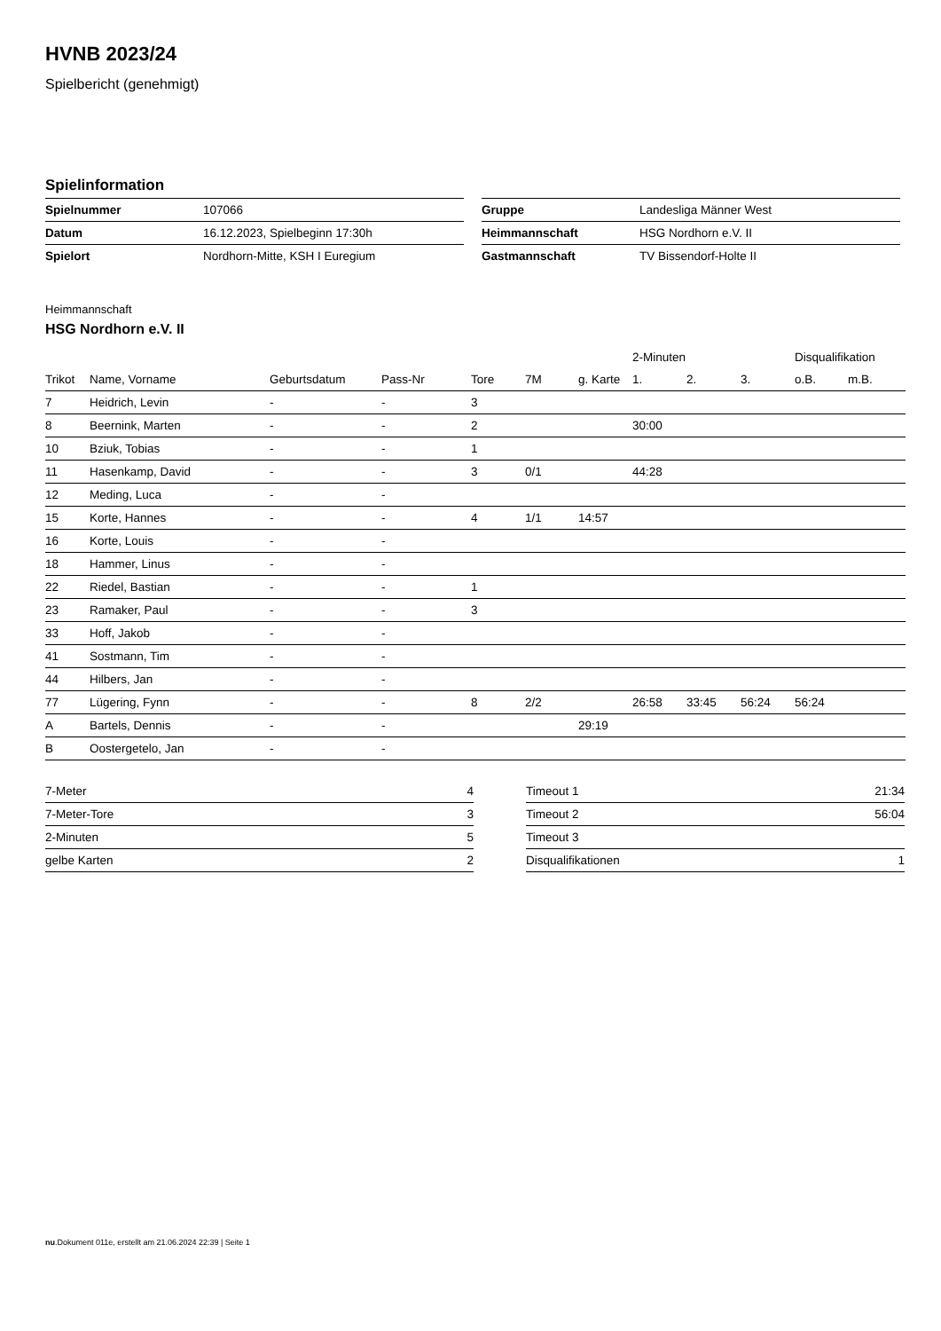HVNB 2023/24
Spielbericht (genehmigt)
Spielinformation
| Spielnummer | 107066 |
| Datum | 16.12.2023, Spielbeginn 17:30h |
| Spielort | Nordhorn-Mitte, KSH I Euregium |
| Gruppe | Landesliga Männer West |
| Heimmannschaft | HSG Nordhorn e.V. II |
| Gastmannschaft | TV Bissendorf-Holte II |
Heimmannschaft
HSG Nordhorn e.V. II
| | | | | | | | 2-Minuten | | | Disqualifikation | |
| --- | --- | --- | --- | --- | --- | --- | --- | --- | --- | --- | --- |
| Trikot | Name, Vorname | Geburtsdatum | Pass-Nr | Tore | 7M | g. Karte | 1. | 2. | 3. | o.B. | m.B. |
| 7 | Heidrich, Levin | - | - | 3 | | | | | | | |
| 8 | Beernink, Marten | - | - | 2 | | | 30:00 | | | | |
| 10 | Bziuk, Tobias | - | - | 1 | | | | | | | |
| 11 | Hasenkamp, David | - | - | 3 | 0/1 | | 44:28 | | | | |
| 12 | Meding, Luca | - | - | | | | | | | | |
| 15 | Korte, Hannes | - | - | 4 | 1/1 | 14:57 | | | | | |
| 16 | Korte, Louis | - | - | | | | | | | | |
| 18 | Hammer, Linus | - | - | | | | | | | | |
| 22 | Riedel, Bastian | - | - | 1 | | | | | | | |
| 23 | Ramaker, Paul | - | - | 3 | | | | | | | |
| 33 | Hoff, Jakob | - | - | | | | | | | | |
| 41 | Sostmann, Tim | - | - | | | | | | | | |
| 44 | Hilbers, Jan | - | - | | | | | | | | |
| 77 | Lügering, Fynn | - | - | 8 | 2/2 | | 26:58 | 33:45 | 56:24 | 56:24 | |
| A | Bartels, Dennis | - | - | | | 29:19 | | | | | |
| B | Oostergetelo, Jan | - | - | | | | | | | | |
| 7-Meter | 4 |
| 7-Meter-Tore | 3 |
| 2-Minuten | 5 |
| gelbe Karten | 2 |
| Timeout 1 | 21:34 |
| Timeout 2 | 56:04 |
| Timeout 3 | |
| Disqualifikationen | 1 |
nu.Dokument 011e, erstellt am 21.06.2024 22:39 | Seite 1